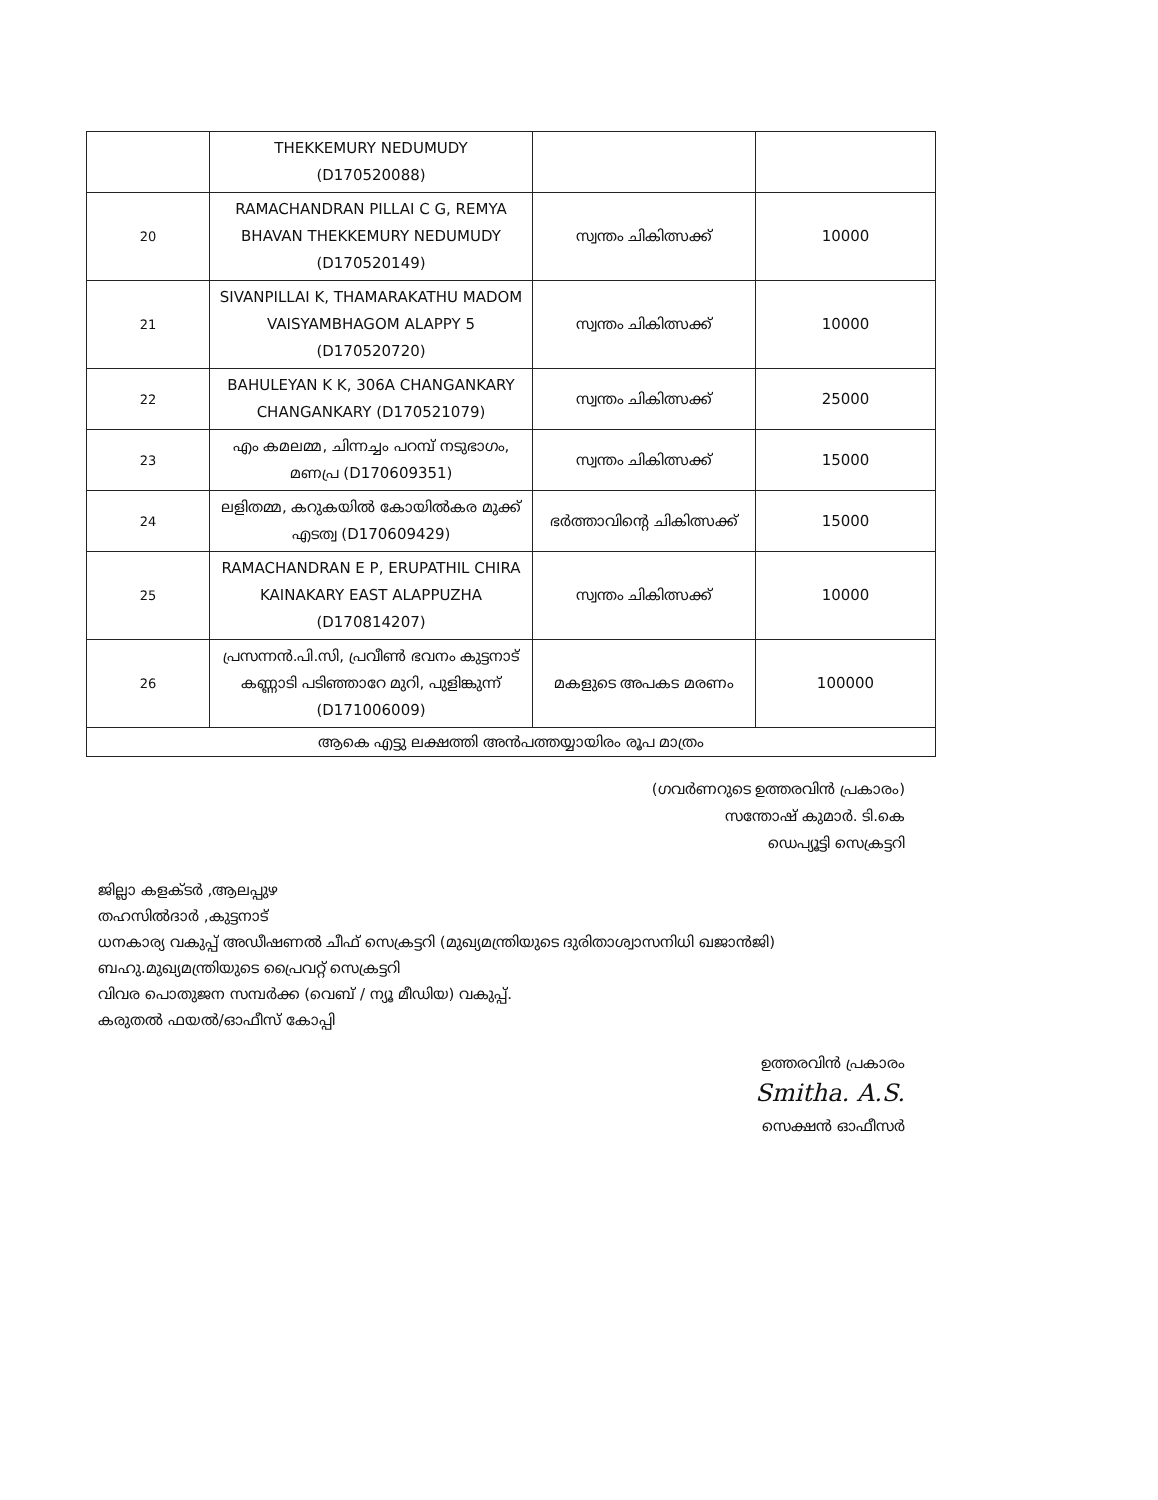| | THEKKEMURY NEDUMUDY (D170520088) | | |
| 20 | RAMACHANDRAN PILLAI C G, REMYA BHAVAN THEKKEMURY NEDUMUDY (D170520149) | സ്വന്തം ചികിത്സക്ക് | 10000 |
| 21 | SIVANPILLAI K, THAMARAKATHU MADOM VAISYAMBHAGOM ALAPPY 5 (D170520720) | സ്വന്തം ചികിത്സക്ക് | 10000 |
| 22 | BAHULEYAN K K, 306A CHANGANKARY CHANGANKARY (D170521079) | സ്വന്തം ചികിത്സക്ക് | 25000 |
| 23 | എം കമലമ്മ, ചിന്നച്ചം പറമ്പ് നടുഭാഗം, മണപ്ര (D170609351) | സ്വന്തം ചികിത്സക്ക് | 15000 |
| 24 | ലളിതമ്മ, കറുകയിൽ കോയിൽകര മുക്ക് എടത്വ (D170609429) | ഭർത്താവിന്റെ ചികിത്സക്ക് | 15000 |
| 25 | RAMACHANDRAN E P, ERUPATHIL CHIRA KAINAKARY EAST ALAPPUZHA (D170814207) | സ്വന്തം ചികിത്സക്ക് | 10000 |
| 26 | പ്രസന്നൻ.പി.സി, പ്രവീൺ ഭവനം കുട്ടനാട് കണ്ണാടി പടിഞ്ഞാറേ മുറി, പുളിങ്കുന്ന് (D171006009) | മകളുടെ അപകട മരണം | 100000 |
| ആകെ എട്ടു ലക്ഷത്തി അൻപത്തയ്യായിരം രൂപ മാത്രം | | | |
(ഗവർണറുടെ ഉത്തരവിൻ പ്രകാരം)
സന്തോഷ് കുമാർ. ടി.കെ
ഡെപ്യൂട്ടി സെക്രട്ടറി
ജില്ലാ കളക്ടർ ,ആലപ്പുഴ
തഹസിൽദാർ ,കുട്ടനാട്
ധനകാര്യ വകുപ്പ് അഡീഷണൽ ചീഫ് സെക്രട്ടറി (മുഖ്യമന്ത്രിയുടെ ദുരിതാശ്വാസനിധി ഖജാൻജി)
ബഹു.മുഖ്യമന്ത്രിയുടെ പ്രൈവറ്റ് സെക്രട്ടറി
വിവര പൊതുജന സമ്പർക്ക (വെബ് / ന്യൂ മീഡിയ) വകുപ്പ്.
കരുതൽ ഫയൽ/ഓഫീസ് കോപ്പി
ഉത്തരവിൻ പ്രകാരം
Smitha. A.S.
സെക്ഷൻ ഓഫീസർ